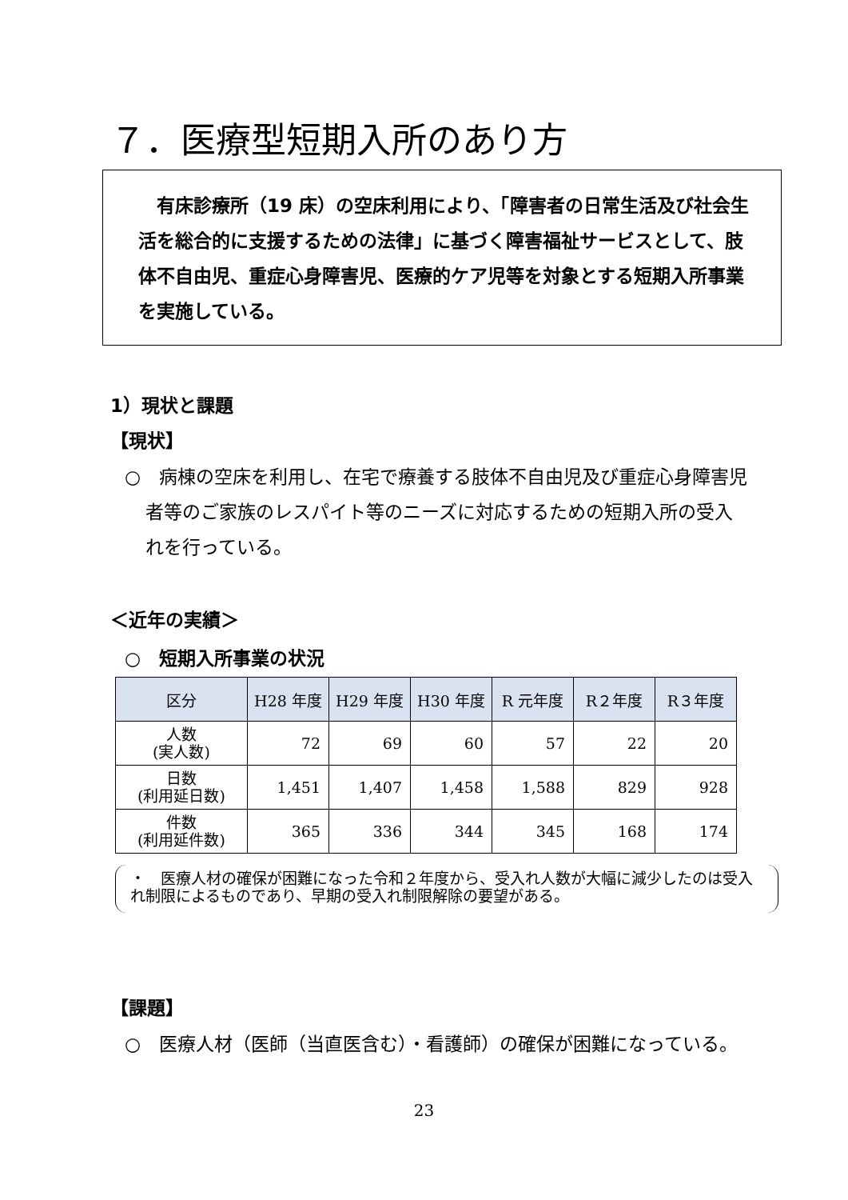７．医療型短期入所のあり方
　有床診療所（19 床）の空床利用により、「障害者の日常生活及び社会生活を総合的に支援するための法律」に基づく障害福祉サービスとして、肢体不自由児、重症心身障害児、医療的ケア児等を対象とする短期入所事業を実施している。
1）現状と課題
【現状】
○　病棟の空床を利用し、在宅で療養する肢体不自由児及び重症心身障害児者等のご家族のレスパイト等のニーズに対応するための短期入所の受入れを行っている。
＜近年の実績＞
○　短期入所事業の状況
| 区分 | H28 年度 | H29 年度 | H30 年度 | R 元年度 | R２年度 | R３年度 |
| --- | --- | --- | --- | --- | --- | --- |
| 人数 (実人数) | 72 | 69 | 60 | 57 | 22 | 20 |
| 日数 (利用延日数) | 1,451 | 1,407 | 1,458 | 1,588 | 829 | 928 |
| 件数 (利用延件数) | 365 | 336 | 344 | 345 | 168 | 174 |
・　医療人材の確保が困難になった令和２年度から、受入れ人数が大幅に減少したのは受入れ制限によるものであり、早期の受入れ制限解除の要望がある。
【課題】
○　医療人材（医師（当直医含む）・看護師）の確保が困難になっている。
23